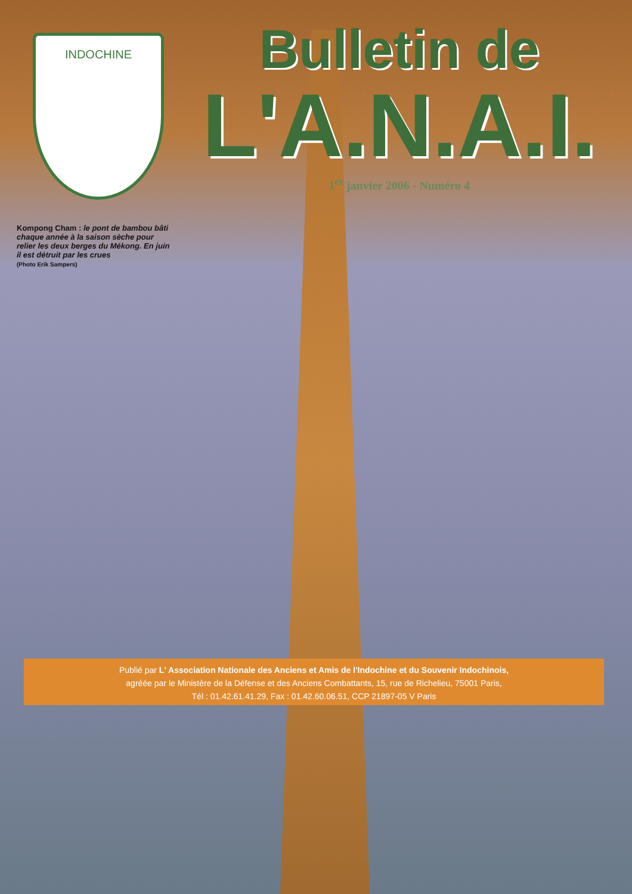INDOCHINE
Bulletin de
L'A.N.A.I.
1<sup>er</sup> janvier 2006 - Numéro 4
Kompong Cham : le pont de bambou bâti chaque année à la saison sèche pour relier les deux berges du Mékong. En juin il est détruit par les crues
(Photo Erik Sampers)
Publié par L' Association Nationale des Anciens et Amis de l'Indochine et du Souvenir Indochinois,
agréée par le Ministère de la Défense et des Anciens Combattants, 15, rue de Richelieu, 75001 Paris,
Tél : 01.42.61.41.29, Fax : 01.42.60.06.51, CCP 21897-05 V Paris